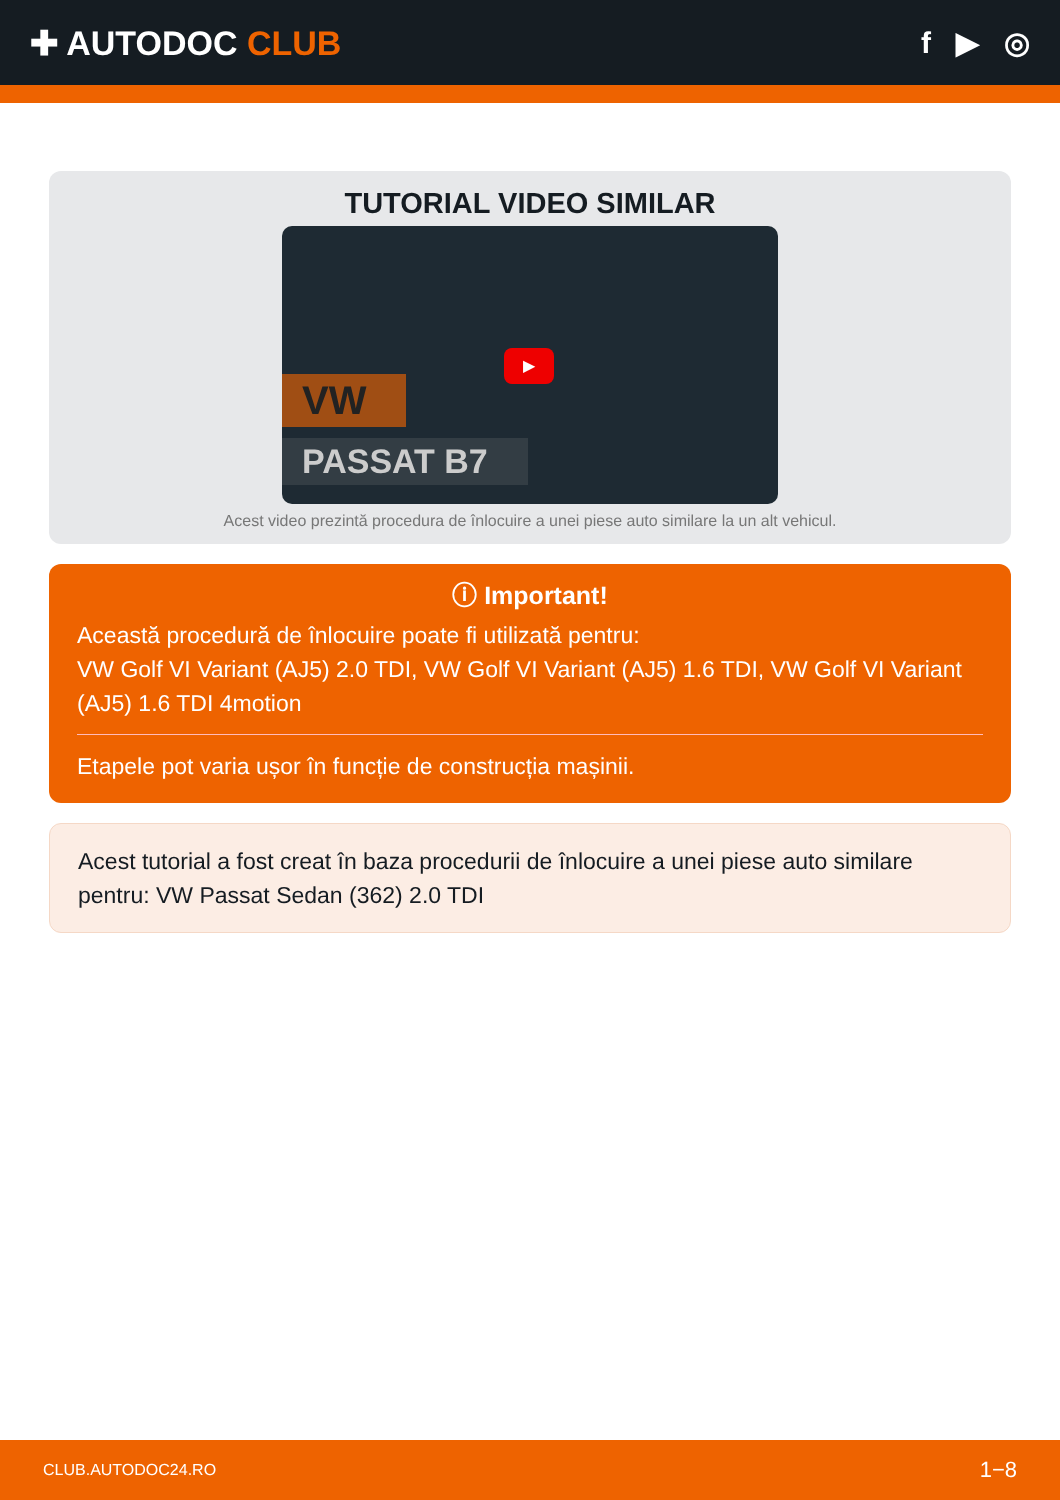✚ AUTODOC CLUB f ▶ ◎
TUTORIAL VIDEO SIMILAR
VW
PASSAT B7
▶
Acest video prezintă procedura de înlocuire a unei piese auto similare la un alt vehicul.
ⓘ Important!
Această procedură de înlocuire poate fi utilizată pentru:
VW Golf VI Variant (AJ5) 2.0 TDI, VW Golf VI Variant (AJ5) 1.6 TDI, VW Golf VI Variant (AJ5) 1.6 TDI 4motion
Etapele pot varia ușor în funcție de construcția mașinii.
Acest tutorial a fost creat în baza procedurii de înlocuire a unei piese auto similare pentru: VW Passat Sedan (362) 2.0 TDI
CLUB.AUTODOC24.RO 1−8